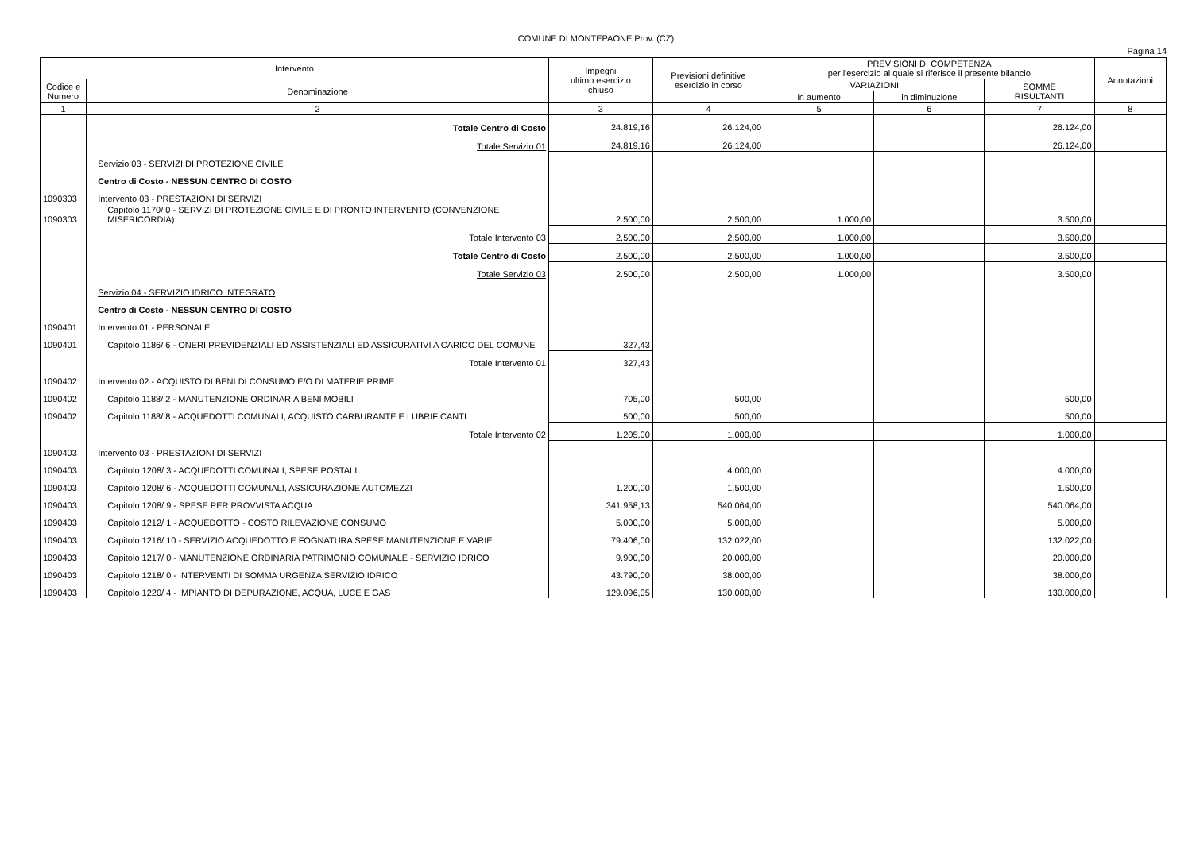COMUNE DI MONTEPAONE Prov. (CZ)
Pagina 14
| Intervento | | Impegni ultimo esercizio chiuso | Previsioni definitive esercizio in corso | PREVISIONI DI COMPETENZA per l'esercizio al quale si riferisce il presente bilancio | | | Annotazioni |
| --- | --- | --- | --- | --- | --- | --- | --- |
| Codice e Numero | Denominazione | | | VARIAZIONI | | SOMME RISULTANTI | |
| | | | | in aumento | in diminuzione | | |
| 1 | 2 | 3 | 4 | 5 | 6 | 7 | 8 |
| | Totale Centro di Costo | 24.819,16 | 26.124,00 | | | 26.124,00 | |
| | Totale Servizio 01 | 24.819,16 | 26.124,00 | | | 26.124,00 | |
| | Servizio 03 - SERVIZI DI PROTEZIONE CIVILE | | | | | | |
| | Centro di Costo - NESSUN CENTRO DI COSTO | | | | | | |
| 1090303 | Intervento 03 - PRESTAZIONI DI SERVIZI | | | | | | |
| 1090303 | Capitolo 1170/ 0 - SERVIZI DI PROTEZIONE CIVILE E DI PRONTO INTERVENTO (CONVENZIONE MISERICORDIA) | 2.500,00 | 2.500,00 | 1.000,00 | | 3.500,00 | |
| | Totale Intervento 03 | 2.500,00 | 2.500,00 | 1.000,00 | | 3.500,00 | |
| | Totale Centro di Costo | 2.500,00 | 2.500,00 | 1.000,00 | | 3.500,00 | |
| | Totale Servizio 03 | 2.500,00 | 2.500,00 | 1.000,00 | | 3.500,00 | |
| | Servizio 04 - SERVIZIO IDRICO INTEGRATO | | | | | | |
| | Centro di Costo - NESSUN CENTRO DI COSTO | | | | | | |
| 1090401 | Intervento 01 - PERSONALE | | | | | | |
| 1090401 | Capitolo 1186/ 6 - ONERI PREVIDENZIALI ED ASSISTENZIALI ED ASSICURATIVI A CARICO DEL COMUNE | 327,43 | | | | | |
| | Totale Intervento 01 | 327,43 | | | | | |
| 1090402 | Intervento 02 - ACQUISTO DI BENI DI CONSUMO E/O DI MATERIE PRIME | | | | | | |
| 1090402 | Capitolo 1188/ 2 - MANUTENZIONE ORDINARIA BENI MOBILI | 705,00 | 500,00 | | | 500,00 | |
| 1090402 | Capitolo 1188/ 8 - ACQUEDOTTI COMUNALI, ACQUISTO CARBURANTE E LUBRIFICANTI | 500,00 | 500,00 | | | 500,00 | |
| | Totale Intervento 02 | 1.205,00 | 1.000,00 | | | 1.000,00 | |
| 1090403 | Intervento 03 - PRESTAZIONI DI SERVIZI | | | | | | |
| 1090403 | Capitolo 1208/ 3 - ACQUEDOTTI COMUNALI, SPESE POSTALI | | 4.000,00 | | | 4.000,00 | |
| 1090403 | Capitolo 1208/ 6 - ACQUEDOTTI COMUNALI, ASSICURAZIONE AUTOMEZZI | 1.200,00 | 1.500,00 | | | 1.500,00 | |
| 1090403 | Capitolo 1208/ 9 - SPESE PER PROVVISTA ACQUA | 341.958,13 | 540.064,00 | | | 540.064,00 | |
| 1090403 | Capitolo 1212/ 1 - ACQUEDOTTO - COSTO RILEVAZIONE CONSUMO | 5.000,00 | 5.000,00 | | | 5.000,00 | |
| 1090403 | Capitolo 1216/ 10 - SERVIZIO ACQUEDOTTO E FOGNATURA SPESE MANUTENZIONE E VARIE | 79.406,00 | 132.022,00 | | | 132.022,00 | |
| 1090403 | Capitolo 1217/ 0 - MANUTENZIONE ORDINARIA PATRIMONIO COMUNALE - SERVIZIO IDRICO | 9.900,00 | 20.000,00 | | | 20.000,00 | |
| 1090403 | Capitolo 1218/ 0 - INTERVENTI DI SOMMA URGENZA SERVIZIO IDRICO | 43.790,00 | 38.000,00 | | | 38.000,00 | |
| 1090403 | Capitolo 1220/ 4 - IMPIANTO DI DEPURAZIONE, ACQUA, LUCE E GAS | 129.096,05 | 130.000,00 | | | 130.000,00 | |